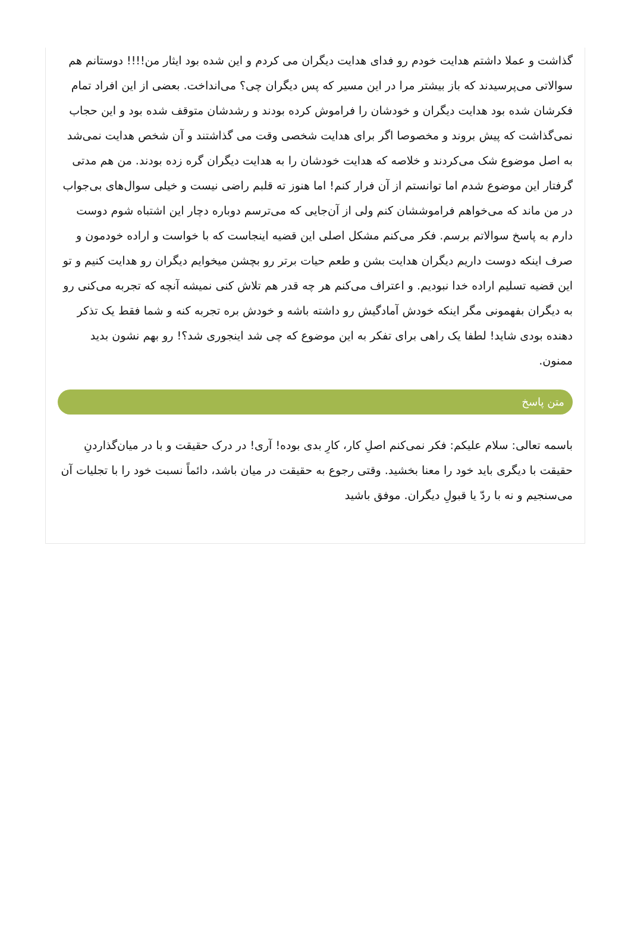گذاشت و عملا داشتم هدایت خودم رو فدای هدایت دیگران می کردم و این شده بود ایثار من!!!! دوستانم هم سوالاتی می‌پرسیدند که باز بیشتر مرا در این مسیر که پس دیگران چی؟ می‌انداخت. بعضی از این افراد تمام فکرشان شده بود هدایت دیگران و خودشان را فراموش کرده بودند و رشدشان متوقف شده بود و این حجاب نمی‌گذاشت که پیش بروند و مخصوصا اگر برای هدایت شخصی وقت می گذاشتند و آن شخص هدایت نمی‌شد به اصل موضوع شک می‌کردند و خلاصه که هدایت خودشان را به هدایت دیگران گره زده بودند. من هم مدتی گرفتار این موضوع شدم اما توانستم از آن فرار کنم! اما هنوز ته قلبم راضی نیست و خیلی سوال‌های بی‌جواب در من ماند که می‌خواهم فراموششان کنم ولی از آن‌جایی که می‌ترسم دوباره دچار این اشتباه شوم دوست دارم به پاسخ سوالاتم برسم. فکر می‌کنم مشکل اصلی این قضیه اینجاست که با خواست و اراده خودمون و صرف اینکه دوست داریم دیگران هدایت بشن و طعم حیات برتر رو بچشن میخوایم دیگران رو هدایت کنیم و تو این قضیه تسلیم اراده خدا نبودیم. و اعتراف می‌کنم هر چه قدر هم تلاش کنی نمیشه آنچه که تجربه می‌کنی رو به دیگران بفهمونی مگر اینکه خودش آمادگیش رو داشته باشه و خودش بره تجربه کنه و شما فقط یک تذکر دهنده بودی شاید! لطفا یک راهی برای تفکر به این موضوع که چی شد اینجوری شد؟! رو بهم نشون بدید ممنون.
متن پاسخ
باسمه تعالی: سلام علیکم: فکر نمی‌کنم اصلِ کار، کارِ بدی بوده! آری! در درک حقیقت و با در میان‌گذاردنِ حقیقت با دیگری باید خود را معنا بخشید. وقتی رجوع به حقیقت در میان باشد، دائماً نسبت خود را با تجلیات آن می‌سنجیم و نه با ردّ یا قبولِ دیگران. موفق باشید